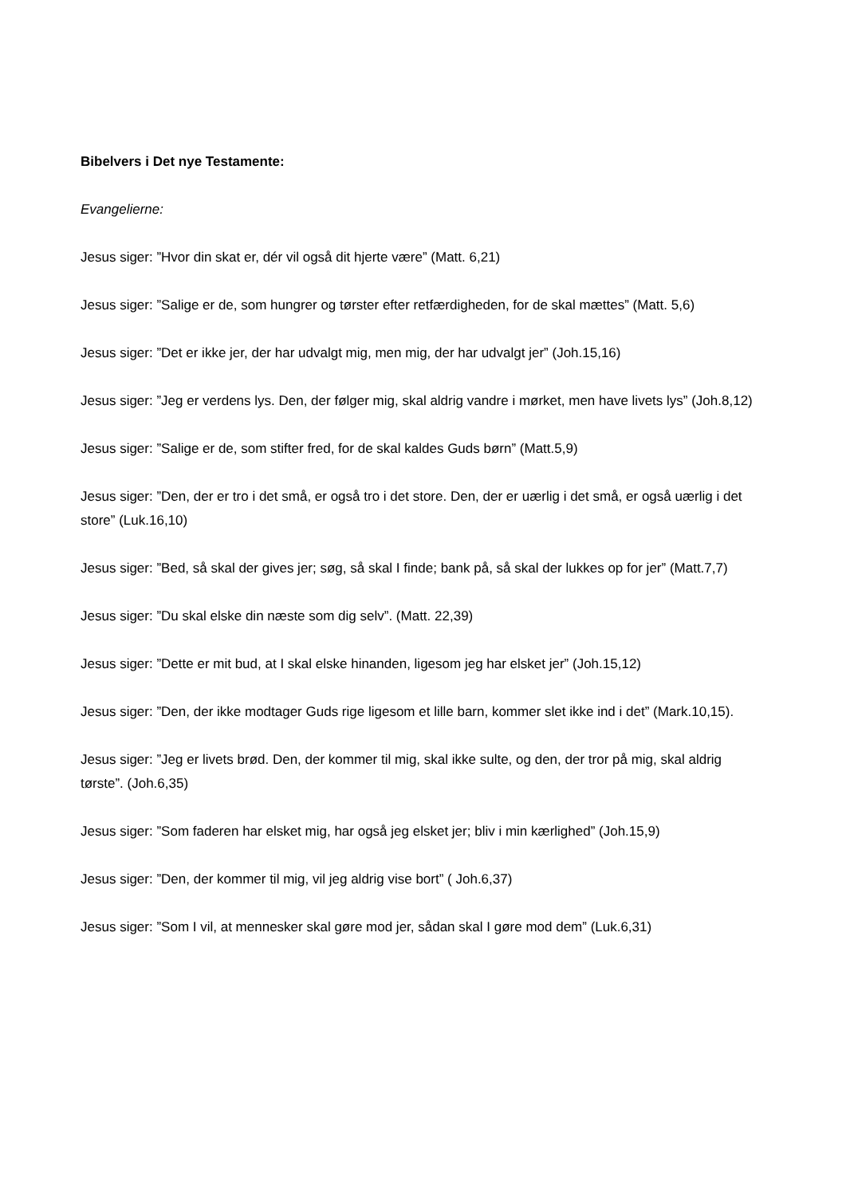Bibelvers i Det nye Testamente:
Evangelierne:
Jesus siger: ”Hvor din skat er, dér vil også dit hjerte være” (Matt. 6,21)
Jesus siger: ”Salige er de, som hungrer og tørster efter retfærdigheden, for de skal mættes” (Matt. 5,6)
Jesus siger: ”Det er ikke jer, der har udvalgt mig, men mig, der har udvalgt jer” (Joh.15,16)
Jesus siger: ”Jeg er verdens lys. Den, der følger mig, skal aldrig vandre i mørket, men have livets lys” (Joh.8,12)
Jesus siger: ”Salige er de, som stifter fred, for de skal kaldes Guds børn” (Matt.5,9)
Jesus siger: ”Den, der er tro i det små, er også tro i det store. Den, der er uærlig i det små, er også uærlig i det store” (Luk.16,10)
Jesus siger: ”Bed, så skal der gives jer; søg, så skal I finde; bank på, så skal der lukkes op for jer” (Matt.7,7)
Jesus siger: ”Du skal elske din næste som dig selv”. (Matt. 22,39)
Jesus siger: ”Dette er mit bud, at I skal elske hinanden, ligesom jeg har elsket jer” (Joh.15,12)
Jesus siger: ”Den, der ikke modtager Guds rige ligesom et lille barn, kommer slet ikke ind i det” (Mark.10,15).
Jesus siger: ”Jeg er livets brød. Den, der kommer til mig, skal ikke sulte, og den, der tror på mig, skal aldrig tørste”. (Joh.6,35)
Jesus siger: ”Som faderen har elsket mig, har også jeg elsket jer; bliv i min kærlighed” (Joh.15,9)
Jesus siger: ”Den, der kommer til mig, vil jeg aldrig vise bort” ( Joh.6,37)
Jesus siger: ”Som I vil, at mennesker skal gøre mod jer, sådan skal I gøre mod dem” (Luk.6,31)